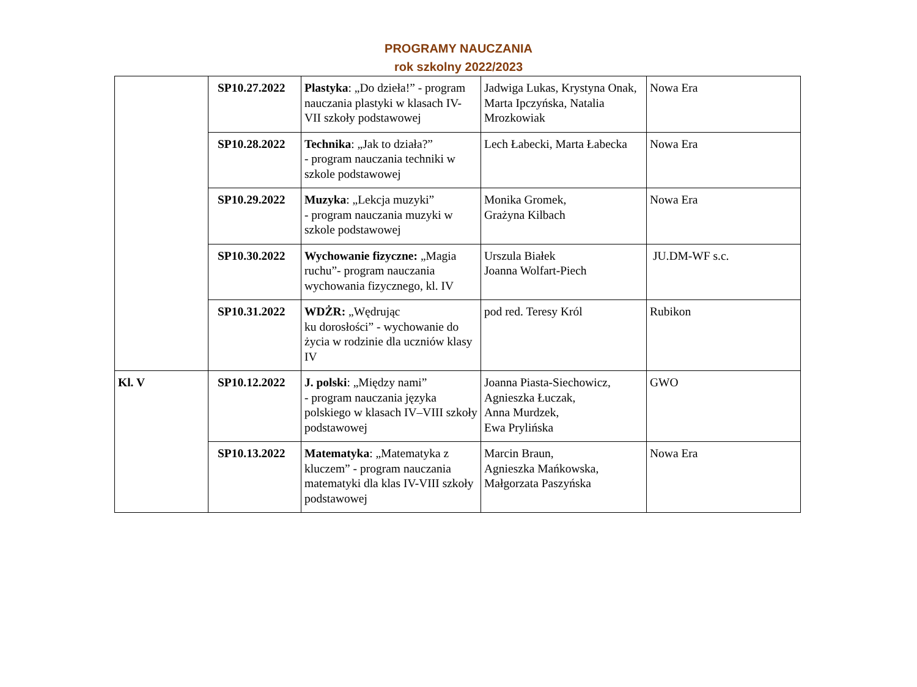PROGRAMY NAUCZANIA
rok szkolny 2022/2023
| | SP10.27.2022 | Plastyka : „Do dzieła!” - program nauczania plastyki w klasach IV-VII szkoły podstawowej | Jadwiga Lukas, Krystyna Onak, Marta Ipczyńska, Natalia Mrozkowiak | Nowa Era |
| | SP10.28.2022 | Technika : „Jak to działa?” - program nauczania techniki w szkole podstawowej | Lech Łabecki, Marta Łabecka | Nowa Era |
| | SP10.29.2022 | Muzyka : „Lekcja muzyki” - program nauczania muzyki w szkole podstawowej | Monika Gromek, Grażyna Kilbach | Nowa Era |
| | SP10.30.2022 | Wychowanie fizyczne: „Magia ruchu”- program nauczania wychowania fizycznego, kl. IV | Urszula Białek Joanna Wolfart-Piech | JU.DM-WF s.c. |
| | SP10.31.2022 | WDŻR: „Wędrując ku dorosłości” - wychowanie do życia w rodzinie dla uczniów klasy IV | pod red. Teresy Król | Rubikon |
| Kl. V | SP10.12.2022 | J. polski : „Między nami” - program nauczania języka polskiego w klasach IV–VIII szkoły podstawowej | Joanna Piasta-Siechowicz, Agnieszka Łuczak, Anna Murdzek, Ewa Prylińska | GWO |
| | SP10.13.2022 | Matematyka : „Matematyka z kluczem” - program nauczania matematyki dla klas IV-VIII szkoły podstawowej | Marcin Braun, Agnieszka Mańkowska, Małgorzata Paszyńska | Nowa Era |